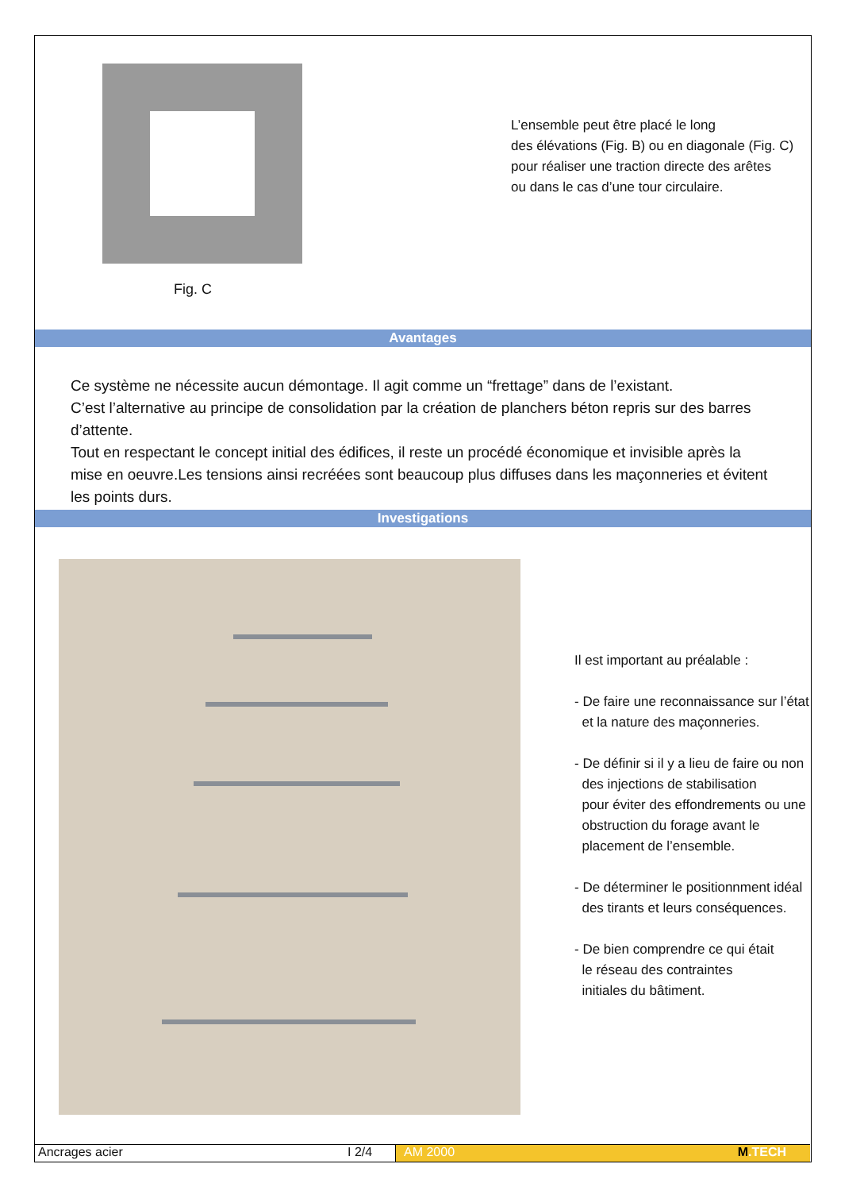Fig. C
L’ensemble peut être placé le long
des élévations (Fig. B) ou en diagonale (Fig. C)
pour réaliser une traction directe des arêtes
ou dans le cas d’une tour circulaire.
Avantages
Ce système ne nécessite aucun démontage. Il agit comme un “frettage” dans de l’existant.
C’est l’alternative au principe de consolidation par la création de planchers béton repris sur des barres d’attente.
Tout en respectant le concept initial des édifices, il reste un procédé économique et invisible après la mise en oeuvre.Les tensions ainsi recréées sont beaucoup plus diffuses dans les maçonneries et évitent les points durs.
Investigations
Il est important au préalable :
- De faire une reconnaissance sur l’état
et la nature des maçonneries.
- De définir si il y a lieu de faire ou non
des injections de stabilisation
pour éviter des effondrements ou une
obstruction du forage avant le
placement de l’ensemble.
- De déterminer le positionnment idéal
des tirants et leurs conséquences.
- De bien comprendre ce qui était
le réseau des contraintes
initiales du bâtiment.
Ancrages acier I 2/4 AM 2000 M.TECH